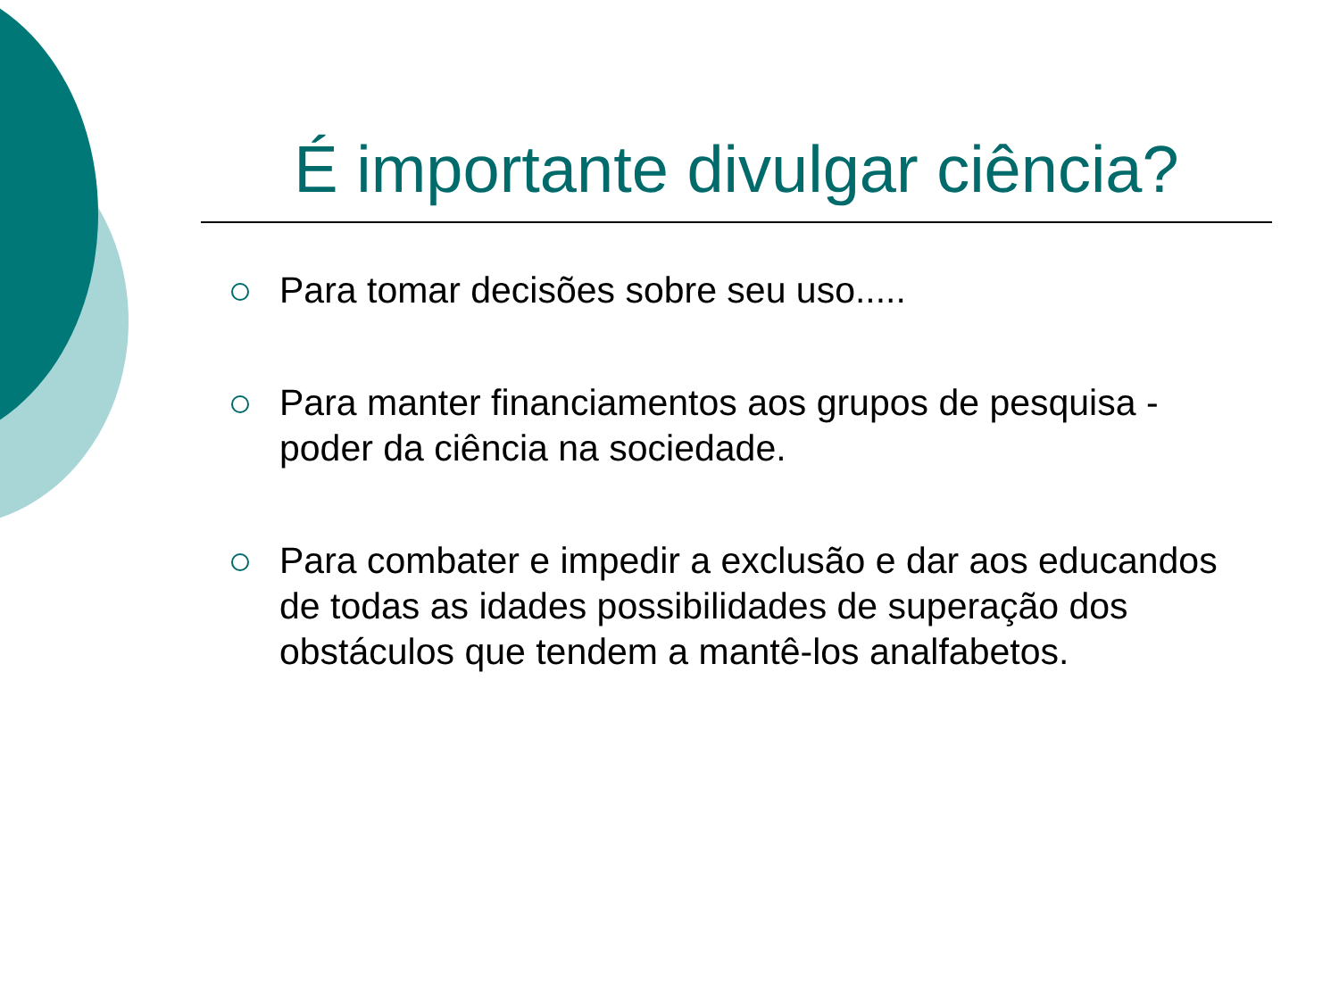É importante divulgar ciência?
Para tomar decisões sobre seu uso.....
Para manter financiamentos aos grupos de pesquisa - poder da ciência na sociedade.
Para combater e impedir a exclusão e dar aos educandos de todas as idades possibilidades de superação dos obstáculos que tendem a mantê-los analfabetos.